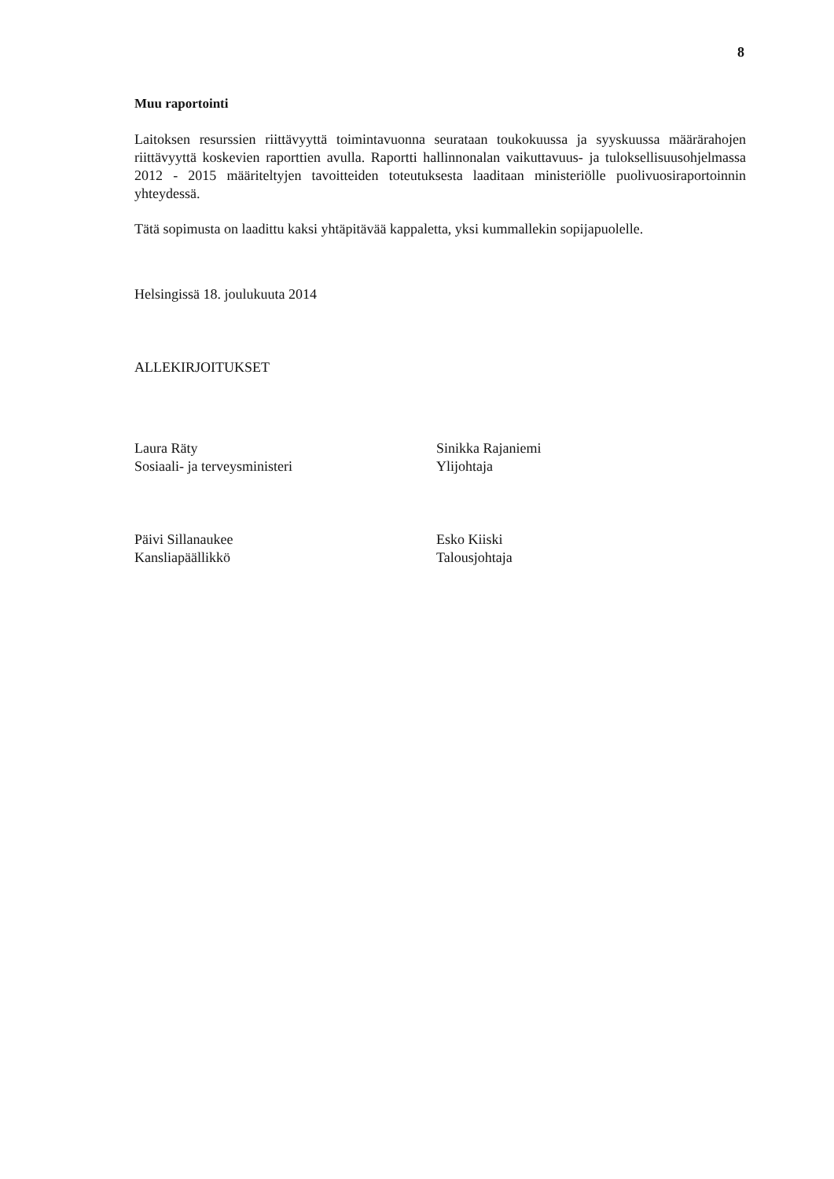8
Muu raportointi
Laitoksen resurssien riittävyyttä toimintavuonna seurataan toukokuussa ja syyskuussa määrärahojen riittävyyttä koskevien raporttien avulla. Raportti hallinnonalan vaikuttavuus- ja tuloksellisuusohjelmassa 2012 - 2015 määriteltyjen tavoitteiden toteutuksesta laaditaan ministeriölle puolivuosiraportoinnin yhteydessä.
Tätä sopimusta on laadittu kaksi yhtäpitävää kappaletta, yksi kummallekin sopijapuolelle.
Helsingissä 18. joulukuuta 2014
ALLEKIRJOITUKSET
Laura Räty
Sosiaali- ja terveysministeri
Sinikka Rajaniemi
Ylijohtaja
Päivi Sillanaukee
Kansliapäällikkö
Esko Kiiski
Talousjohtaja